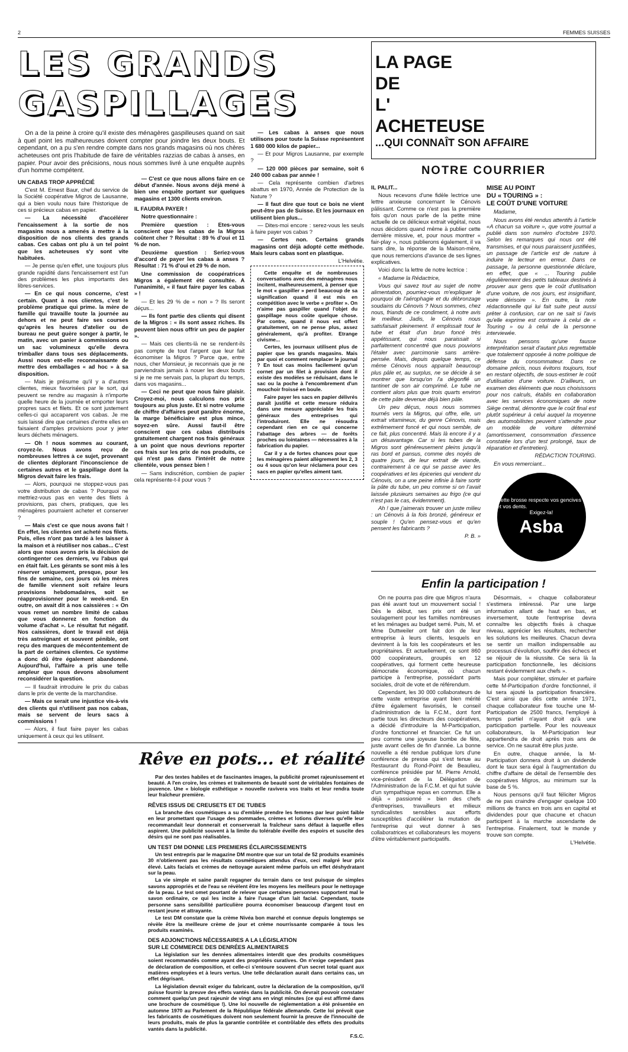2 FEMMES SUISSES
LES GRANDS GASPILLAGES
On a de la peine à croire qu'il existe des ménagères gaspilleuses quand on sait à quel point les malheureuses doivent compter pour joindre les deux bouts. Et cependant, on a pu s'en rendre compte dans nos grands magasins où nos chères acheteuses ont pris l'habitude de faire de véritables razzias de cabas à anses, en papier. Pour avoir des précisions, nous nous sommes livré à une enquête auprès d'un homme compétent.
UN CABAS TROP APPRÉCIÉ
C'est M. Ernest Baur, chef du service de la Société coopérative Migros de Lausanne, qui a bien voulu nous faire l'historique de ces si précieux cabas en papier.
— La nécessité d'accélérer l'encaissement à la sortie de nos magasins nous a amenés à mettre à la disposition de nos clients des grands cabas. Ces cabas ont plu à un tel point que les acheteuses s'y sont vite habituées.
— Je pense qu'en effet, une toujours plus grande rapidité dans l'encaissement est l'un des problèmes les plus importants des libres-services.
— En ce qui nous concerne, c'est certain. Quant à nos clientes, c'est le problème pratique qui prime. la mère de famille qui travaille toute la journée au dehors et ne peut faire ses courses qu'après les heures d'atelier ou de bureau ne peut guère songer à partir, le matin, avec un panier à commissions ou un sac volumineux qu'elle devra trimballer dans tous ses déplacements. Aussi nous est-elle reconnaissante de mettre des emballages « ad hoc » à sa disposition.
— Mais je présume qu'il y a d'autres clientes, mieux favorisées par le sort, qui peuvent se rendre au magasin à n'importe quelle heure de la journée et emporter leurs propres sacs et filets. Et ce sont justement celles-ci qui accaparent vos cabas. Je me suis laissé dire que certaines d'entre elles en faisaient d'amples provisions pour y jeter leurs déchets ménagers.
— Oh ! nous sommes au courant, croyez-le. Nous avons reçu de nombreuses lettres à ce sujet, provenant de clientes déplorant l'inconscience de certaines autres et le gaspillage dont la Migros devait faire les frais.
— Alors, pourquoi ne stoppez-vous pas votre distribution de cabas ? Pourquoi ne mettriez-vous pas en vente des filets à provisions, pas chers, pratiques, que les ménagères pourraient acheter et conserver ?
— Mais c'est ce que nous avons fait ! En effet, les clientes ont acheté nos filets. Puis, elles n'ont pas tardé à les laisser à la maison et à réutiliser nos cabas... C'est alors que nous avons pris la décision de contingenter ces derniers, vu l'abus qui en était fait. Les gérants se sont mis à les réserver uniquement, presque, pour les fins de semaine, ces jours où les mères de famille viennent soit refaire leurs provisions hebdomadaires, soit se réapprovisionner pour le week-end. En outre, on avait dit à nos caissières : « On vous remet un nombre limité de cabas que vous donnerez en fonction du volume d'achat ». Le résultat fut négatif. Nos caissières, dont le travail est déjà très astreignant et souvent pénible, ont reçu des marques de mécontentement de la part de certaines clientes. Ce système a donc dû être également abandonné. Aujourd'hui, l'affaire a pris une telle ampleur que nous devons absolument reconsidérer la question.
— Il faudrait introduire le prix du cabas dans le prix de vente de la marchandise.
— Mais ce serait une injustice vis-à-vis des clients qui n'utilisent pas nos cabas, mais se servent de leurs sacs à commissions !
— Alors, il faut faire payer les cabas uniquement à ceux qui les utilisent.
— C'est ce que nous allons faire en ce début d'année. Nous avons déjà mené à bien une enquête portant sur quelques magasins et 1300 clients environ.
IL FAUDRA PAYER !
Notre questionnaire :
Première question : Etes-vous conscient que les cabas de la Migros coûtent cher ? Résultat : 89 % d'oui et 11 % de non.
Deuxième question : Seriez-vous d'accord de payer les cabas à anses ? Résultat : 71 % d'oui et 29 % de non.
Une commission de coopératrices Migros a également été consultée. A l'unanimité, « il faut faire payer les cabas » !
— Et les 29 % de « non » ? Ils seront déçus...
— Ils font partie des clients qui disent de la Migros : « ils sont assez riches. Ils peuvent bien nous offrir un peu de papier ».
— Mais ces clients-là ne se rendent-ils pas compte de tout l'argent que leur fait économiser la Migros ? Parce que, entre nous, cher Monsieur, je reconnais que je ne parviendrais jamais à nouer les deux bouts si je ne me servais pas, la plupart du temps, dans vos magasins...
— Ceci ne peut que nous faire plaisir. Croyez-moi, nous calculons nos prix toujours au plus juste. Et si notre volume de chiffre d'affaires peut paraître énorme, la marge bénéficiaire est plus mince, soyez-en sûre. Aussi faut-il être conscient que ces cabas distribués gratuitement chargent nos frais généraux à un point que nous devrions reporter ces frais sur les prix de nos produits, ce qui n'est pas dans l'intérêt de notre clientèle, vous pensez bien !
— Sans indiscrétion, combien de papier cela représente-t-il pour vous ?
— Les cabas à anses que nous utilisons pour toute la Suisse représentent 1 680 000 kilos de papier...
— Et pour Migros Lausanne, par exemple ?
— 120 000 pièces par semaine, soit 6 240 000 cabas par année !
— Cela représente combien d'arbres abattus en 1970, Année de Protection de la Nature ?
— Il faut dire que tout ce bois ne vient peut-être pas de Suisse. Et les journaux en utilisent bien plus...
— Dites-moi encore : serez-vous les seuls à faire payer vos cabas ?
— Certes non. Certains grands magasins ont déjà adopté cette méthode. Mais leurs cabas sont en plastique.
L'Helvétie.
Cette enquête et de nombreuses conversations avec des ménagères nous incitent, malheureusement, à penser que le mot « gaspiller » perd beaucoup de sa signification quand il est mis en compétition avec le verbe « profiter ». On n'aime pas gaspiller quand l'objet du gaspillage nous coûte quelque chose. Par contre, quand il nous est offert gratuitement, on ne pense plus, assez généralement, qu'à profiter. Etrange civisme...
Certes, les journaux utilisent plus de papier que les grands magasins. Mais par quoi et comment remplacer le journal ? En tout cas moins facilement qu'un cornet par un filet à provision dont il existe des modèles se réduisant, dans le sac ou la poche à l'encombrement d'un mouchoir froissé en boule.
Faire payer les sacs en papier délivrés paraît justifié et cette mesure réduira dans une mesure appréciable les frais généraux des entreprises qui l'introduiront. Elle ne résoudra cependant rien en ce qui concerne l'abattage des arbres — de forêts proches ou lointaines — nécessaires à la fabrication du papier.
Car il y a de fortes chances pour que les ménagères paient allègrement les 2, 3 ou 4 sous qu'on leur réclamera pour ces sacs en papier qu'elles aiment tant.
Rêve en pots... et réalité
Par des textes habiles et de fascinantes images, la publicité promet rajeunissement et beauté. A l'en croire, les crèmes et traitements de beauté sont de véritables fontaines de jouvence. Une « biologie esthétique » nouvelle ravivera vos traits et leur rendra toute leur fraîcheur première.
RÊVES ISSUS DE CREUSETS ET DE TUBES
La branche des cosmétiques a su d'emblée prendre les femmes par leur point faible en leur promettant que l'usage des pommades, crèmes et lotions diverses qu'elle leur recommandait leur donnerait et conserverait la fraîcheur sans défaut à laquelle elles aspirent. Une publicité souvent à la limite du tolérable éveille des espoirs et suscite des désirs qui ne sont pas réalisables.
UN TEST DM DONNE LES PREMIERS ÉCLAIRCISSEMENTS
Un test entrepris par le magazine DM montre que sur un total de 52 produits examinés 30 n'obtiennent pas les résultats cosmétiques attendus d'eux, ceci malgré leur prix élevé. Laits facials et crèmes de nettoyage auraient même parfois un effet déshydratant sur la peau.
La vie simple et saine paraît regagner du terrain dans ce test puisque de simples savons appropriés et de l'eau se révèlent être les moyens les meilleurs pour le nettoyage de la peau. Le test omet pourtant de relever que certaines personnes supportent mal le savon ordinaire, ce qui les incite à faire l'usage d'un lait facial. Cependant, toute personne sans sensibilité particulière pourra économiser beaucoup d'argent tout en restant jeune et attrayante.
Le test DM constate que la crème Nivéa bon marché et connue depuis longtemps se révèle être la meilleure crème de jour et crème nourrissante comparée à tous les produits examinés.
DES ADJONCTIONS NÉCESSAIRES A LA LÉGISLATION
SUR LE COMMERCE DES DENRÉES ALIMENTAIRES
La législation sur les denrées alimentaires interdit que des produits cosmétiques soient recommandés comme ayant des propriétés curatives. On n'exige cependant pas de déclaration de composition, et celle-ci s'entoure souvent d'un secret total quant aux matières employées et à leurs vertus. Une telle déclaration aurait dans certains cas, un effet dégrisant.
La législation devrait exiger du fabricant, outre la déclaration de la composition, qu'il puisse fournir la preuve des effets vantés dans la publicité. On devrait pouvoir constater comment quelqu'un peut rajeunir de vingt ans en vingt minutes (ce qui est affirmé dans une brochure de cosmétique !). Une loi nouvelle de réglementation a été présentée en automne 1970 au Parlement de la République fédérale allemande. Cette loi prévoit que les fabricants de cosmétiques doivent non seulement fournir la preuve de l'innocuité de leurs produits, mais de plus la garantie contrôlée et contrôlable des effets des produits vantés dans la publicité.
F.S.C.
LA PAGE
DE
L'
ACHETEUSE...QUI CONNAÎT SON AFFAIRE
NOTRE COURRIER
IL PALIT...
Nous recevons d'une fidèle lectrice une lettre anxieuse concernant le Cénovis pâlissant. Comme ce n'est pas la première fois qu'on nous parle de la petite mine actuelle de ce délicieux extrait végétal, nous nous décidons quand même à publier cette dernière missive, et, pour nous montrer « fair-play », nous publierons également, il va sans dire, la réponse de la Maison-mère, que nous remercions d'avance de ses lignes explicatives.
Voici donc la lettre de notre lectrice :
« Madame la Rédactrice,
Vous qui savez tout au sujet de notre alimentation, pourriez-vous m'expliquer le pourquoi de l'aérophagie et du débronzage soudains du Cénovis ? Nous sommes, chez nous, friands de ce condiment, à notre avis le meilleur. Jadis, le Cénovis nous satisfaisait pleinement. Il emplissait tout le tube et était d'un brun foncé très appétissant, qui nous paraissait si parfaitement concentré que nous pouvions l'étaler avec parcimonie sans arrière-pensée. Mais, depuis quelque temps, ce même Cénovis nous apparaît beaucoup plus pâle et, au surplus, ne se décide à se montrer que lorsqu'on l'a dégonflé un tantinet de son air comprimé. Le tube ne contient alors plus que trois quarts environ de cette pâte devenue déjà bien pâle.
Un peu déçus, nous nous sommes tournés vers la Migros, qui offre, elle, un extrait vitamineux, du genre Cénovis, mais extrêmement foncé et qui nous semble, de ce fait, plus concentré. Mais là encore il y a un désavantage. Car si les tubes de la Migros sont généreusement pleins jusqu'à ras bord et pansus, comme des noyés de quatre jours, de leur extrait de viande, contrairement à ce qui se passe avec les coopératives et les épiceries qui vendent du Cénovis, on a une peine infinie à faire sortir la pâte du tube, un peu comme si on l'avait laissée plusieurs semaines au frigo (ce qui n'est pas le cas, évidemment).
Ah ! que j'aimerais trouver un juste milieu : un Cénovis à la fois bronzé, généreux et souple ! Qu'en pensez-vous et qu'en pensent les fabricants ?
P. B. »
MISE AU POINT
DU « TOURING » :
LE COÛT D'UNE VOITURE
Madame,
Nous avons été rendus attentifs à l'article «A chacun sa voiture », que votre journal a publié dans son numéro d'octobre 1970. Selon les remarques qui nous ont été transmises, et qui nous paraissent justifiées, un passage de l'article est de nature à induire le lecteur en erreur. Dans ce passage, la personne questionnée déclare, en effet, que « ... Touring publie régulièrement des petits tableaux destinés à prouver aux gens que le coût d'utilisation d'une voiture, de nos jours, est insignifiant, voire dérisoire ». En outre, la note rédactionnelle qui lui fait suite peut aussi prêter à confusion, car on ne sait si l'avis qu'elle exprime est contraire à celui de « Touring » ou à celui de la personne interviewée.
Nous pensons qu'une fausse interprétation serait d'autant plus regrettable que totalement opposée à notre politique de défense du consommateur. Dans ce domaine précis, nous évitons toujours, tout en restant objectifs, de sous-estimer le coût d'utilisation d'une voiture. D'ailleurs, un examen des éléments que nous choisissons pour nos calculs, établis en collaboration avec les services économiques de notre Siège central, démontre que le coût final est plutôt supérieur à celui auquel la moyenne des automobilistes peuvent s'attendre pour un modèle de voiture déterminé (amortissement, consommation d'essence constatée lors d'un test prolongé, taux de réparation et d'entretien).
RÉDACTION TOURING.
En vous remerciant...
Cette brosse respecte vos gencives et vos dents.
Exigez-la!
Asba
Enfin la participation !
On ne pourra pas dire que Migros n'aura pas été avant tout un mouvement social ! Dès le début, ses prix ont été un soulagement pour les familles nombreuses et les ménages au budget serré. Puis, M. et Mme Duttweiler ont fait don de leur entreprise à leurs clients, lesquels en devinrent à la fois les coopérateurs et les propriétaires. Et actuellement, ce sont 860 000 coopérateurs, groupés en 12 coopératives, qui forment cette heureuse démocratie économique, où chacun participe à l'entreprise, possédant parts sociales, droit de vote et de référendum.
Cependant, les 30 000 collaborateurs de cette vaste entreprise ayant bien mérité d'être également favorisés, le conseil d'administration de la F.C.M., dont font partie tous les directeurs des coopératives, a décidé d'introduire la M-Participation, d'ordre fonctionnel et financier. Ce fut un peu comme une joyeuse bombe de fête, juste avant celles de fin d'année. La bonne nouvelle a été rendue publique lors d'une conférence de presse qui s'est tenue au Restaurant du Rond-Point de Beaulieu, conférence présidée par M. Pierre Arnold, vice-président de la Délégation de l'Administration de la F.C.M. et qui fut suivie d'un sympathique repas en commun. Elle a déjà « passionné » bien des chefs d'entreprises, travailleurs et milieux syndicalistes sensibles aux efforts susceptibles d'accélérer la mutation de l'entreprise qui veut donner à ses collaboratrices et collaborateurs les moyens d'être véritablement participatifs.
Désormais, « chaque collaborateur s'estimera intéressé. Par une large information allant de haut en bas, et inversement, toute l'entreprise devra connaître les objectifs fixés à chaque niveau, apprécier les résultats, rechercher les solutions les meilleures. Chacun devra se sentir un maillon indispensable au processus d'évolution, souffrir des échecs et se réjouir de la réussite. Ce sera là la participation fonctionnelle, les décisions restant évidemment aux chefs ».
Mais pour compléter, stimuler et parfaire cette M-Participation d'ordre fonctionnel, il lui sera ajouté la participation financière. C'est ainsi que dès cette année 1971, chaque collaborateur fixe touche une M-Participation de 2500 francs, l'employé à temps partiel n'ayant droit qu'à une participation partielle. Pour les nouveaux collaborateurs, la M-Participation leur appartiendra de droit après trois ans de service. On ne saurait être plus juste.
En outre, chaque année, la M-Participation donnera droit à un dividende dont le taux sera égal à l'augmentation du chiffre d'affaire de détail de l'ensemble des coopératives Migros, au minimum sur la base de 5 %.
Nous pensons qu'il faut féliciter Migros de ne pas craindre d'engager quelque 100 millions de francs en trois ans en capital et dividendes pour que chacune et chacun participent à la marche ascendante de l'entreprise. Finalement, tout le monde y trouve son compte.
L'Helvétie.